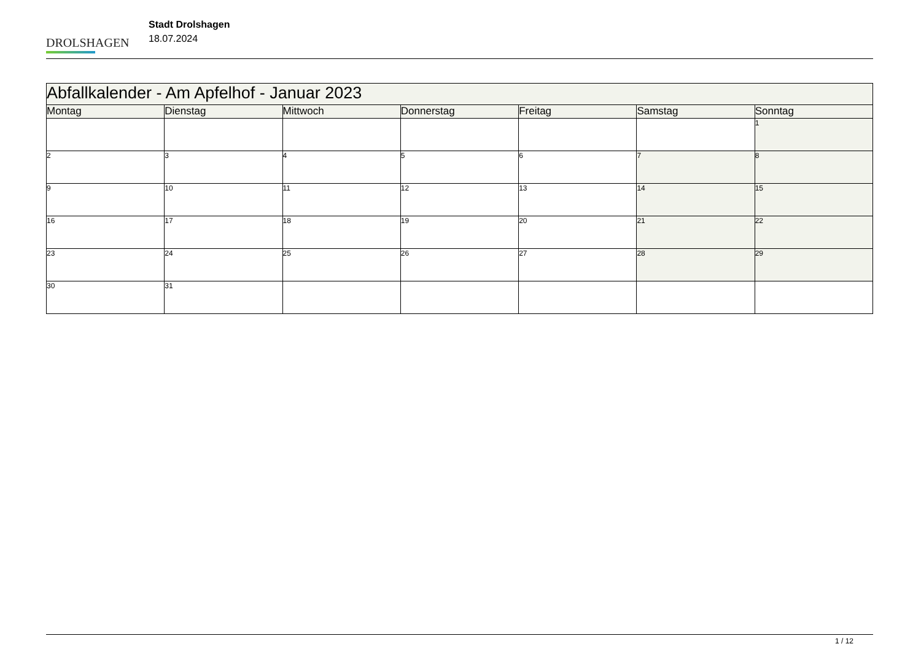DROLSHAGEN
Stadt Drolshagen
18.07.2024
| Abfallkalender - Am Apfelhof - Januar 2023 | | | | | | |
| Montag | Dienstag | Mittwoch | Donnerstag | Freitag | Samstag | Sonntag |
| | | | | | | 1 |
| 2 | 3 | 4 | 5 | 6 | 7 | 8 |
| 9 | 10 | 11 | 12 | 13 | 14 | 15 |
| 16 | 17 | 18 | 19 | 20 | 21 | 22 |
| 23 | 24 | 25 | 26 | 27 | 28 | 29 |
| 30 | 31 | | | | | |
1 / 12